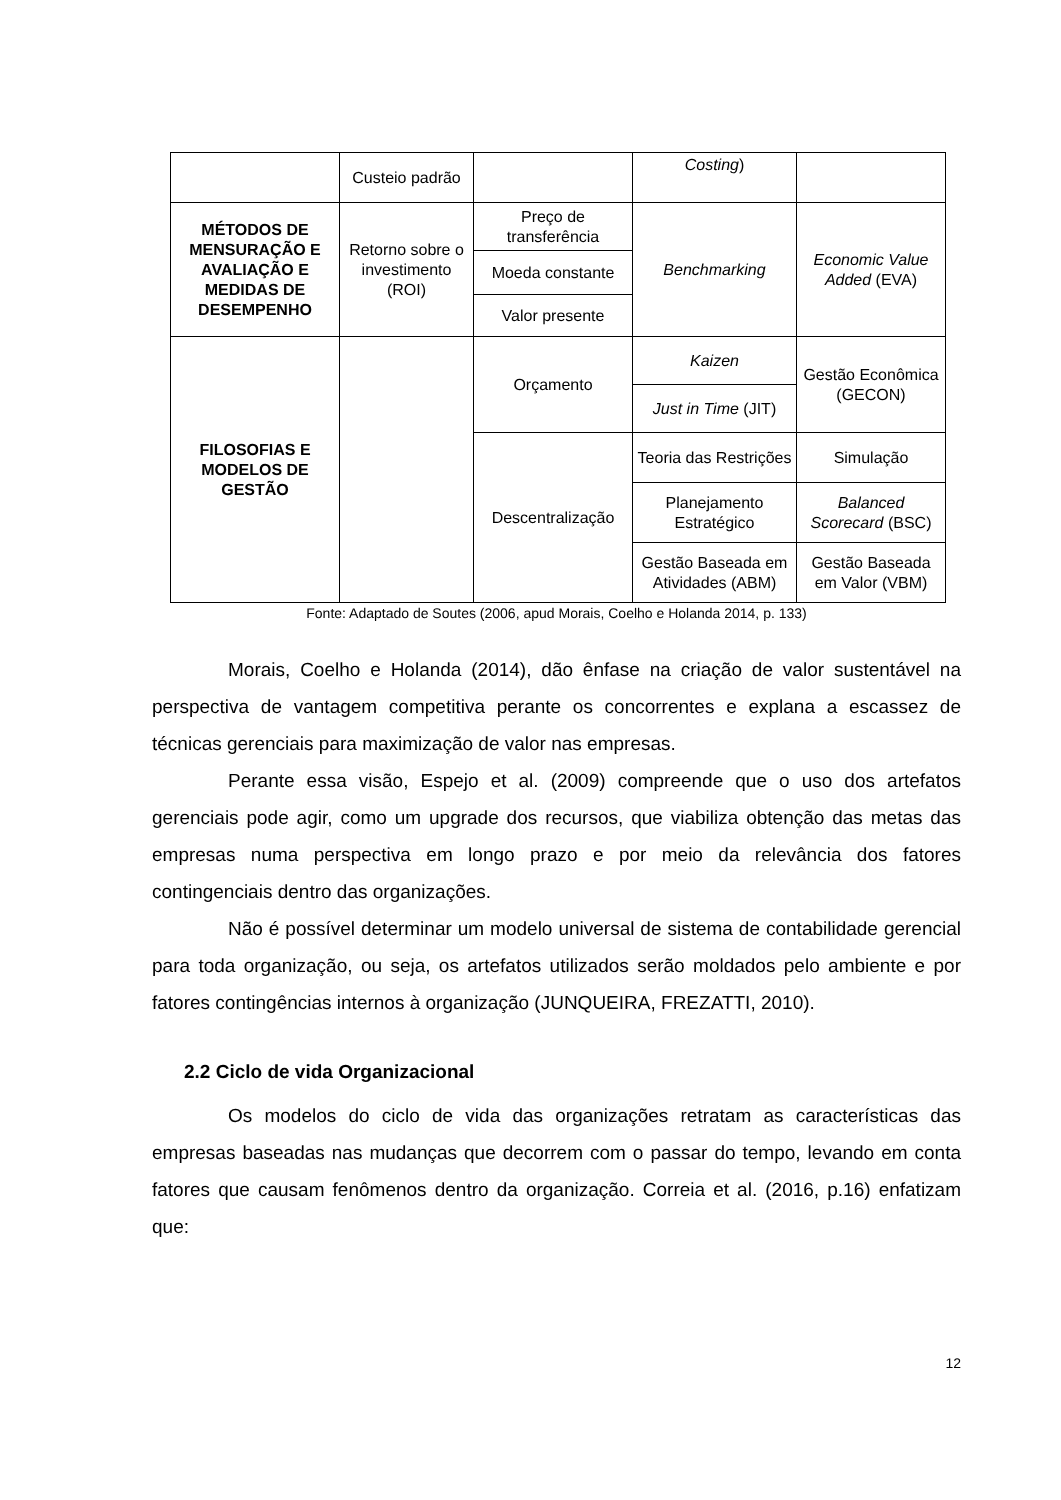| | Custeio padrão | | Costing ) | |
| MÉTODOS DE MENSURAÇÃO E AVALIAÇÃO E MEDIDAS DE DESEMPENHO | Retorno sobre o investimento (ROI) | Preço de transferência | Benchmarking | Economic Value Added (EVA) |
| | | Moeda constante | | |
| | | Valor presente | | |
| FILOSOFIAS E MODELOS DE GESTÃO | | Orçamento | Kaizen | Gestão Econômica (GECON) |
| | | | Just in Time (JIT) | |
| | | Descentralização | Teoria das Restrições | Simulação |
| | | | Planejamento Estratégico | Balanced Scorecard (BSC) |
| | | | Gestão Baseada em Atividades (ABM) | Gestão Baseada em Valor (VBM) |
Fonte: Adaptado de Soutes (2006, apud Morais, Coelho e Holanda 2014, p. 133)
Morais, Coelho e Holanda (2014), dão ênfase na criação de valor sustentável na perspectiva de vantagem competitiva perante os concorrentes e explana a escassez de técnicas gerenciais para maximização de valor nas empresas.
Perante essa visão, Espejo et al. (2009) compreende que o uso dos artefatos gerenciais pode agir, como um upgrade dos recursos, que viabiliza obtenção das metas das empresas numa perspectiva em longo prazo e por meio da relevância dos fatores contingenciais dentro das organizações.
Não é possível determinar um modelo universal de sistema de contabilidade gerencial para toda organização, ou seja, os artefatos utilizados serão moldados pelo ambiente e por fatores contingências internos à organização (JUNQUEIRA, FREZATTI, 2010).
2.2 Ciclo de vida Organizacional
Os modelos do ciclo de vida das organizações retratam as características das empresas baseadas nas mudanças que decorrem com o passar do tempo, levando em conta fatores que causam fenômenos dentro da organização. Correia et al. (2016, p.16) enfatizam que:
12